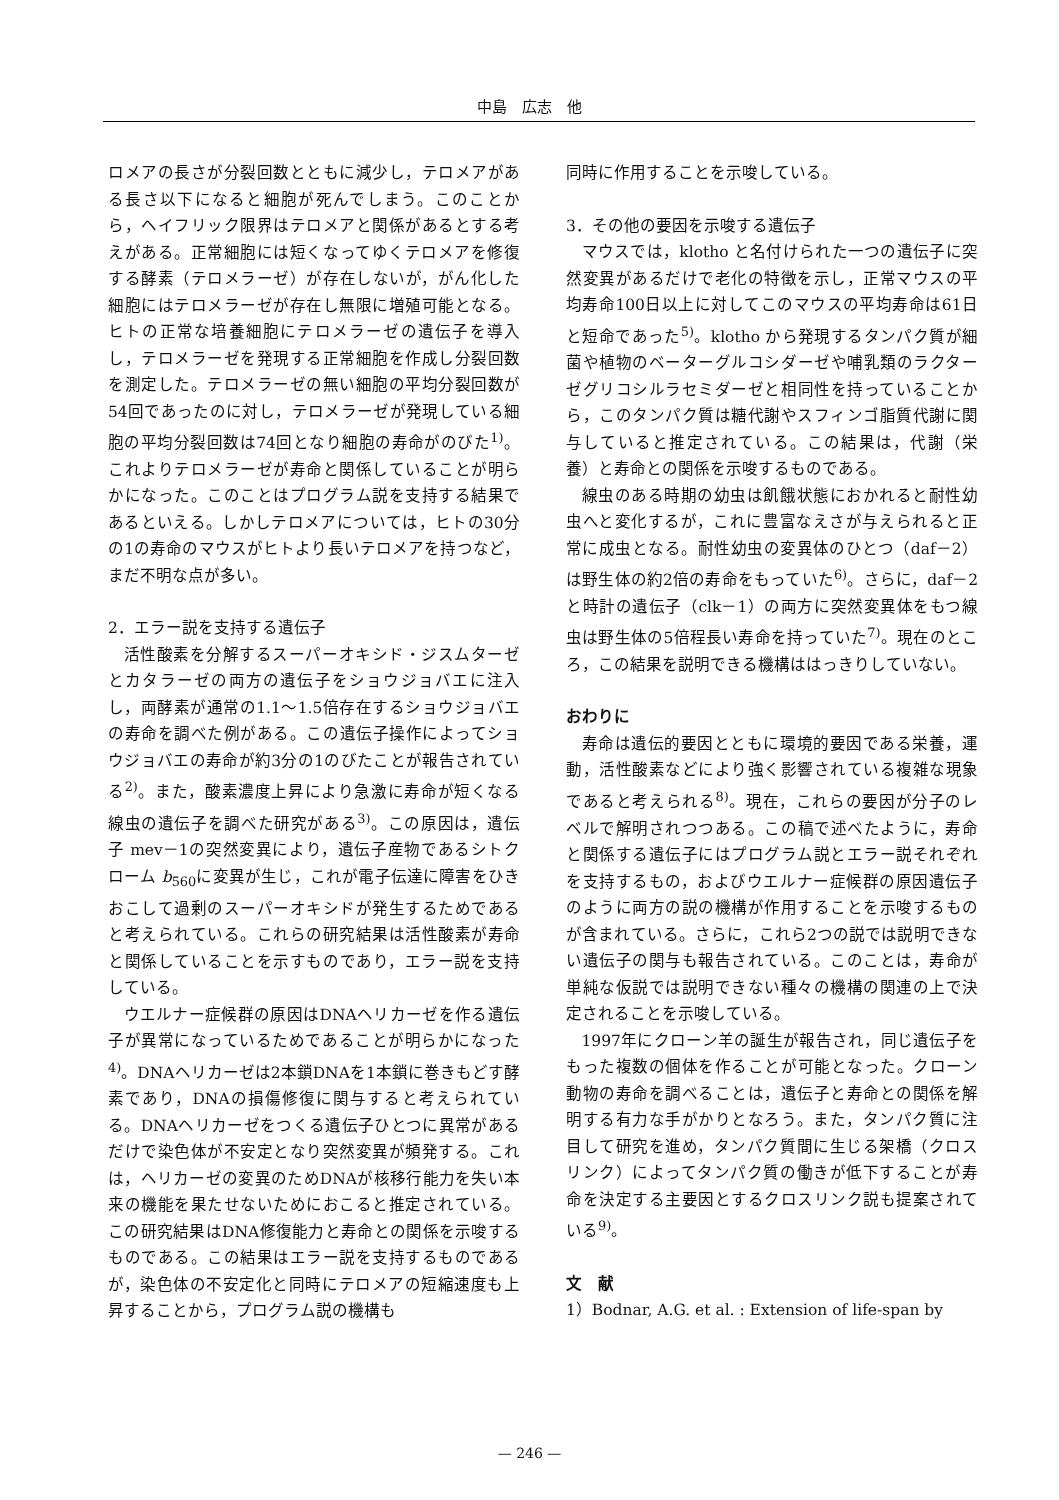中島　広志　他
ロメアの長さが分裂回数とともに減少し，テロメアがある長さ以下になると細胞が死んでしまう。このことから，ヘイフリック限界はテロメアと関係があるとする考えがある。正常細胞には短くなってゆくテロメアを修復する酵素（テロメラーゼ）が存在しないが，がん化した細胞にはテロメラーゼが存在し無限に増殖可能となる。ヒトの正常な培養細胞にテロメラーゼの遺伝子を導入し，テロメラーゼを発現する正常細胞を作成し分裂回数を測定した。テロメラーゼの無い細胞の平均分裂回数が54回であったのに対し，テロメラーゼが発現している細胞の平均分裂回数は74回となり細胞の寿命がのびた<sup>1)</sup>。これよりテロメラーゼが寿命と関係していることが明らかになった。このことはプログラム説を支持する結果であるといえる。しかしテロメアについては，ヒトの30分の1の寿命のマウスがヒトより長いテロメアを持つなど，まだ不明な点が多い。
2．エラー説を支持する遺伝子
活性酸素を分解するスーパーオキシド・ジスムターゼとカタラーゼの両方の遺伝子をショウジョバエに注入し，両酵素が通常の1.1～1.5倍存在するショウジョバエの寿命を調べた例がある。この遺伝子操作によってショウジョバエの寿命が約3分の1のびたことが報告されている<sup>2)</sup>。また，酸素濃度上昇により急激に寿命が短くなる線虫の遺伝子を調べた研究がある<sup>3)</sup>。この原因は，遺伝子 mev－1の突然変異により，遺伝子産物であるシトクローム b<sub>560</sub>に変異が生じ，これが電子伝達に障害をひきおこして過剰のスーパーオキシドが発生するためであると考えられている。これらの研究結果は活性酸素が寿命と関係していることを示すものであり，エラー説を支持している。
ウエルナー症候群の原因はDNAヘリカーゼを作る遺伝子が異常になっているためであることが明らかになった<sup>4)</sup>。DNAヘリカーゼは2本鎖DNAを1本鎖に巻きもどす酵素であり，DNAの損傷修復に関与すると考えられている。DNAヘリカーゼをつくる遺伝子ひとつに異常があるだけで染色体が不安定となり突然変異が頻発する。これは，ヘリカーゼの変異のためDNAが核移行能力を失い本来の機能を果たせないためにおこると推定されている。この研究結果はDNA修復能力と寿命との関係を示唆するものである。この結果はエラー説を支持するものであるが，染色体の不安定化と同時にテロメアの短縮速度も上昇することから，プログラム説の機構も
同時に作用することを示唆している。
3．その他の要因を示唆する遺伝子
マウスでは，klotho と名付けられた一つの遺伝子に突然変異があるだけで老化の特徴を示し，正常マウスの平均寿命100日以上に対してこのマウスの平均寿命は61日と短命であった<sup>5)</sup>。klotho から発現するタンパク質が細菌や植物のベーターグルコシダーゼや哺乳類のラクターゼグリコシルラセミダーゼと相同性を持っていることから，このタンパク質は糖代謝やスフィンゴ脂質代謝に関与していると推定されている。この結果は，代謝（栄養）と寿命との関係を示唆するものである。
線虫のある時期の幼虫は飢餓状態におかれると耐性幼虫へと変化するが，これに豊富なえさが与えられると正常に成虫となる。耐性幼虫の変異体のひとつ（daf－2）は野生体の約2倍の寿命をもっていた<sup>6)</sup>。さらに，daf－2と時計の遺伝子（clk－1）の両方に突然変異体をもつ線虫は野生体の5倍程長い寿命を持っていた<sup>7)</sup>。現在のところ，この結果を説明できる機構ははっきりしていない。
おわりに
寿命は遺伝的要因とともに環境的要因である栄養，運動，活性酸素などにより強く影響されている複雑な現象であると考えられる<sup>8)</sup>。現在，これらの要因が分子のレベルで解明されつつある。この稿で述べたように，寿命と関係する遺伝子にはプログラム説とエラー説それぞれを支持するもの，およびウエルナー症候群の原因遺伝子のように両方の説の機構が作用することを示唆するものが含まれている。さらに，これら2つの説では説明できない遺伝子の関与も報告されている。このことは，寿命が単純な仮説では説明できない種々の機構の関連の上で決定されることを示唆している。
1997年にクローン羊の誕生が報告され，同じ遺伝子をもった複数の個体を作ることが可能となった。クローン動物の寿命を調べることは，遺伝子と寿命との関係を解明する有力な手がかりとなろう。また，タンパク質に注目して研究を進め，タンパク質間に生じる架橋（クロスリンク）によってタンパク質の働きが低下することが寿命を決定する主要因とするクロスリンク説も提案されている<sup>9)</sup>。
文　献
1）Bodnar, A.G. et al. : Extension of life-span by
— 246 —